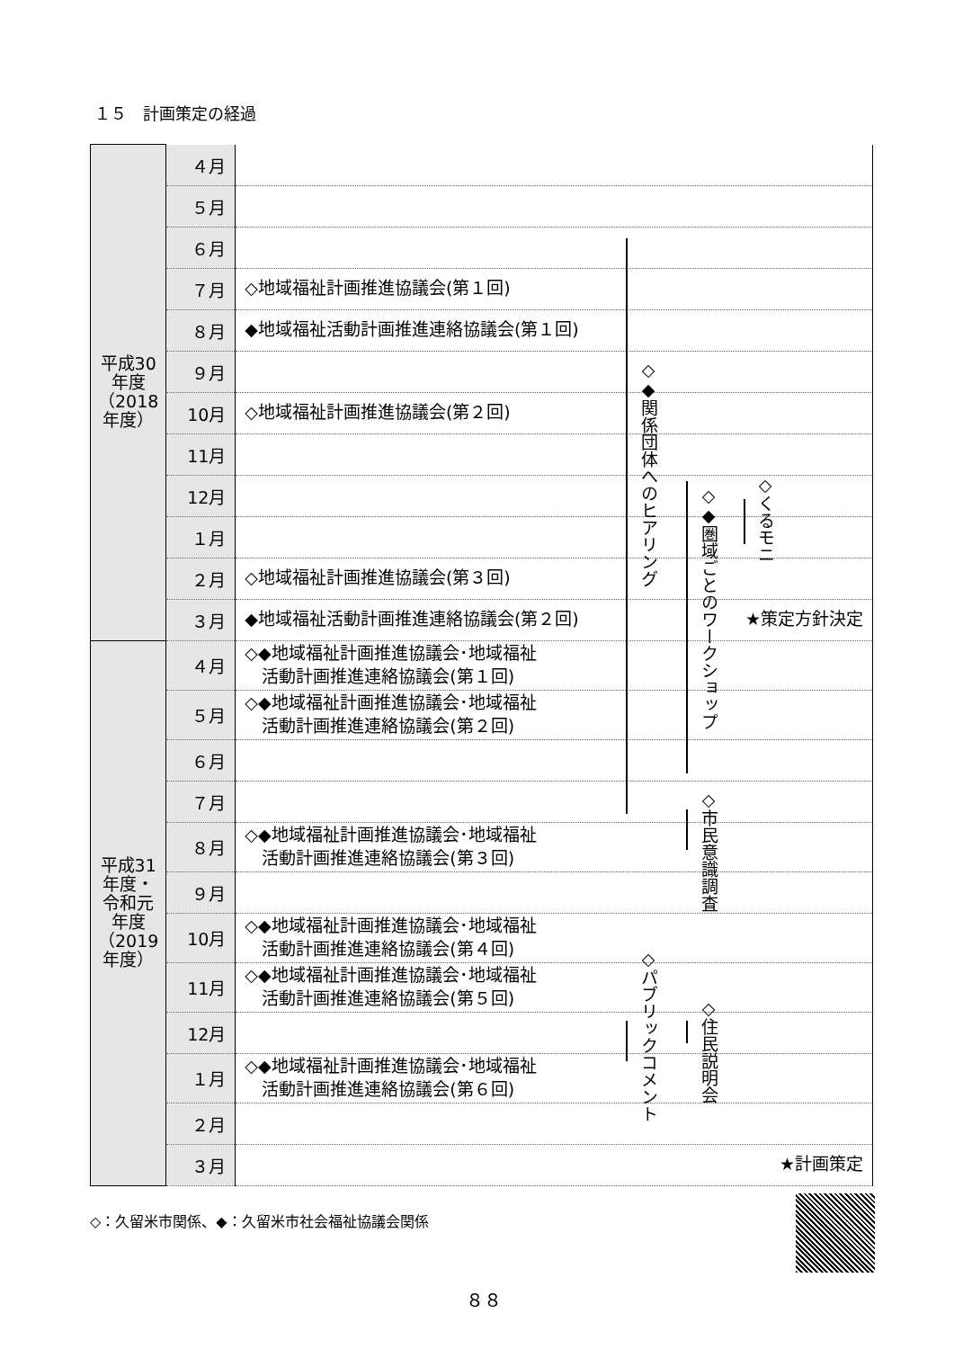１５　計画策定の経過
| 平成30年度（2018年度） | ４月 | |
| | ５月 | |
| | ６月 | |
| | ７月 | ◇地域福祉計画推進協議会(第１回) |
| | ８月 | ◆地域福祉活動計画推進連絡協議会(第１回) |
| | ９月 | |
| | 10月 | ◇地域福祉計画推進協議会(第２回) |
| | 11月 | |
| | 12月 | |
| | １月 | |
| | ２月 | ◇地域福祉計画推進協議会(第３回) |
| | ３月 | ◆地域福祉活動計画推進連絡協議会(第２回) ★策定方針決定 |
| 平成31年度・令和元年度（2019年度） | ４月 | ◇◆地域福祉計画推進協議会･地域福祉 活動計画推進連絡協議会(第１回) |
| | ５月 | ◇◆地域福祉計画推進協議会･地域福祉 活動計画推進連絡協議会(第２回) |
| | ６月 | |
| | ７月 | |
| | ８月 | ◇◆地域福祉計画推進協議会･地域福祉 活動計画推進連絡協議会(第３回) |
| | ９月 | |
| | 10月 | ◇◆地域福祉計画推進協議会･地域福祉 活動計画推進連絡協議会(第４回) |
| | 11月 | ◇◆地域福祉計画推進協議会･地域福祉 活動計画推進連絡協議会(第５回) |
| | 12月 | |
| | １月 | ◇◆地域福祉計画推進協議会･地域福祉 活動計画推進連絡協議会(第６回) |
| | ２月 | |
| | ３月 | ★計画策定 |
◇◆関係団体へのヒアリング
◇◆圏域ごとのワークショップ
◇くるモニ
◇市民意識調査
◇パブリックコメント
◇住民説明会
◇：久留米市関係、◆：久留米市社会福祉協議会関係
８８